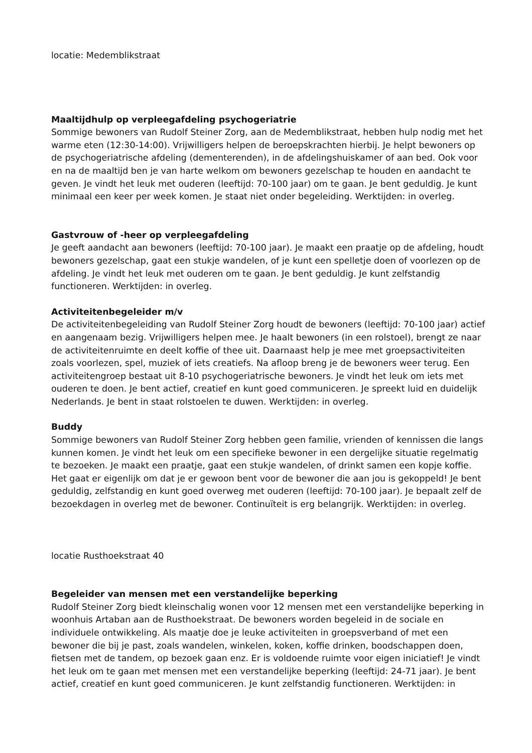locatie: Medemblikstraat
Maaltijdhulp op verpleegafdeling psychogeriatrie
Sommige bewoners van Rudolf Steiner Zorg, aan de Medemblikstraat, hebben hulp nodig met het warme eten (12:30-14:00). Vrijwilligers helpen de beroepskrachten hierbij. Je helpt bewoners op de psychogeriatrische afdeling (dementerenden), in de afdelingshuiskamer of aan bed. Ook voor en na de maaltijd ben je van harte welkom om bewoners gezelschap te houden en aandacht te geven. Je vindt het leuk met ouderen (leeftijd: 70-100 jaar) om te gaan. Je bent geduldig. Je kunt minimaal een keer per week komen. Je staat niet onder begeleiding. Werktijden: in overleg.
Gastvrouw of -heer op verpleegafdeling
Je geeft aandacht aan bewoners (leeftijd: 70-100 jaar). Je maakt een praatje op de afdeling, houdt bewoners gezelschap, gaat een stukje wandelen, of je kunt een spelletje doen of voorlezen op de afdeling. Je vindt het leuk met ouderen om te gaan. Je bent geduldig. Je kunt zelfstandig functioneren. Werktijden: in overleg.
Activiteitenbegeleider m/v
De activiteitenbegeleiding van Rudolf Steiner Zorg houdt de bewoners (leeftijd: 70-100 jaar) actief en aangenaam bezig. Vrijwilligers helpen mee. Je haalt bewoners (in een rolstoel), brengt ze naar de activiteitenruimte en deelt koffie of thee uit. Daarnaast help je mee met groepsactiviteiten zoals voorlezen, spel, muziek of iets creatiefs. Na afloop breng je de bewoners weer terug. Een activiteitengroep bestaat uit 8-10 psychogeriatrische bewoners. Je vindt het leuk om iets met ouderen te doen. Je bent actief, creatief en kunt goed communiceren. Je spreekt luid en duidelijk Nederlands. Je bent in staat rolstoelen te duwen. Werktijden: in overleg.
Buddy
Sommige bewoners van Rudolf Steiner Zorg hebben geen familie, vrienden of kennissen die langs kunnen komen. Je vindt het leuk om een specifieke bewoner in een dergelijke situatie regelmatig te bezoeken. Je maakt een praatje, gaat een stukje wandelen, of drinkt samen een kopje koffie. Het gaat er eigenlijk om dat je er gewoon bent voor de bewoner die aan jou is gekoppeld! Je bent geduldig, zelfstandig en kunt goed overweg met ouderen (leeftijd: 70-100 jaar). Je bepaalt zelf de bezoekdagen in overleg met de bewoner. Continuïteit is erg belangrijk. Werktijden: in overleg.
locatie Rusthoekstraat 40
Begeleider van mensen met een verstandelijke beperking
Rudolf Steiner Zorg biedt kleinschalig wonen voor 12 mensen met een verstandelijke beperking in woonhuis Artaban aan de Rusthoekstraat. De bewoners worden begeleid in de sociale en individuele ontwikkeling. Als maatje doe je leuke activiteiten in groepsverband of met een bewoner die bij je past, zoals wandelen, winkelen, koken, koffie drinken, boodschappen doen, fietsen met de tandem, op bezoek gaan enz. Er is voldoende ruimte voor eigen iniciatief! Je vindt het leuk om te gaan met mensen met een verstandelijke beperking (leeftijd: 24-71 jaar). Je bent actief, creatief en kunt goed communiceren. Je kunt zelfstandig functioneren. Werktijden: in